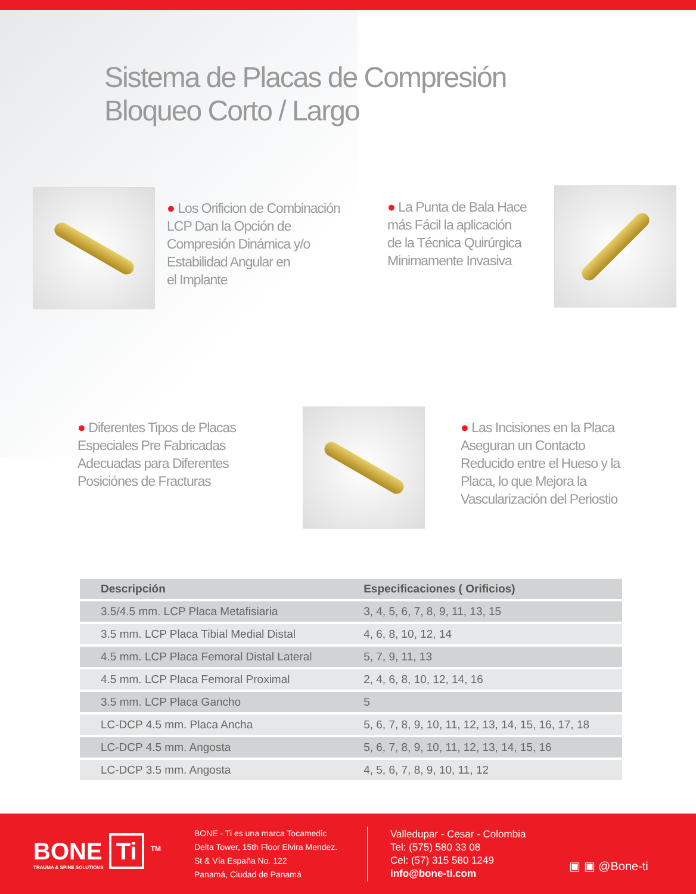Sistema de Placas de Compresión
Bloqueo Corto / Largo
● Los Orificion de Combinación
LCP Dan la Opción de
Compresión Dinámica y/o
Estabilidad Angular en
el Implante
● La Punta de Bala Hace
más Fácil la aplicación
de la Técnica Quirúrgica
Minimamente Invasiva
● Diferentes Tipos de Placas
Especiales Pre Fabricadas
Adecuadas para Diferentes
Posiciónes de Fracturas
● Las Incisiones en la Placa
Aseguran un Contacto
Reducido entre el Hueso y la
Placa, lo que Mejora la
Vascularización del Periostio
| Descripción | Especificaciones ( Orificios) |
| --- | --- |
| 3.5/4.5 mm. LCP Placa Metafisiaria | 3, 4, 5, 6, 7, 8, 9, 11, 13, 15 |
| 3.5 mm. LCP Placa Tibial Medial Distal | 4, 6, 8, 10, 12, 14 |
| 4.5 mm. LCP Placa Femoral Distal Lateral | 5, 7, 9, 11, 13 |
| 4.5 mm. LCP Placa Femoral Proximal | 2, 4, 6, 8, 10, 12, 14, 16 |
| 3.5 mm. LCP Placa Gancho | 5 |
| LC-DCP 4.5 mm. Placa Ancha | 5, 6, 7, 8, 9, 10, 11, 12, 13, 14, 15, 16, 17, 18 |
| LC-DCP 4.5 mm. Angosta | 5, 6, 7, 8, 9, 10, 11, 12, 13, 14, 15, 16 |
| LC-DCP 3.5 mm. Angosta | 4, 5, 6, 7, 8, 9, 10, 11, 12 |
BONE Ti <sup>TM</sup>
TRAUMA & SPINE SOLUTIONS
BONE - Ti es una marca Tocamedic
Delta Tower, 15th Floor Elvira Mendez.
St & Vía España No. 122
Panamá, Ciudad de Panamá
Valledupar - Cesar - Colombia
Tel: (575) 580 33 08
Cel: (57) 315 580 1249
info@bone-ti.com
▣ ▣ @Bone-ti